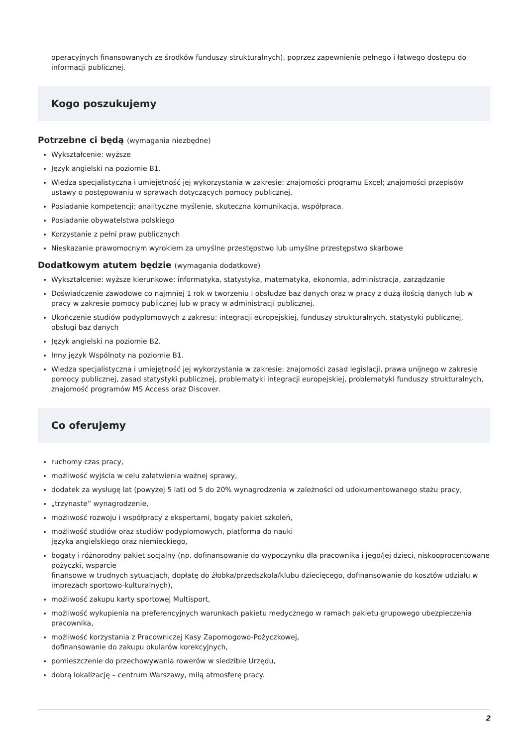operacyjnych finansowanych ze środków funduszy strukturalnych), poprzez zapewnienie pełnego i łatwego dostępu do informacji publicznej.
Kogo poszukujemy
Potrzebne ci będą (wymagania niezbędne)
Wykształcenie: wyższe
Język angielski na poziomie B1.
Wiedza specjalistyczna i umiejętność jej wykorzystania w zakresie: znajomości programu Excel; znajomości przepisów ustawy o postępowaniu w sprawach dotyczących pomocy publicznej.
Posiadanie kompetencji: analityczne myślenie, skuteczna komunikacja, współpraca.
Posiadanie obywatelstwa polskiego
Korzystanie z pełni praw publicznych
Nieskazanie prawomocnym wyrokiem za umyślne przestępstwo lub umyślne przestępstwo skarbowe
Dodatkowym atutem będzie (wymagania dodatkowe)
Wykształcenie: wyższe kierunkowe: informatyka, statystyka, matematyka, ekonomia, administracja, zarządzanie
Doświadczenie zawodowe co najmniej 1 rok w tworzeniu i obsłudze baz danych oraz w pracy z dużą ilością danych lub w pracy w zakresie pomocy publicznej lub w pracy w administracji publicznej.
Ukończenie studiów podyplomowych z zakresu: integracji europejskiej, funduszy strukturalnych, statystyki publicznej, obsługi baz danych
Język angielski na poziomie B2.
Inny język Wspólnoty na poziomie B1.
Wiedza specjalistyczna i umiejętność jej wykorzystania w zakresie: znajomości zasad legislacji, prawa unijnego w zakresie pomocy publicznej, zasad statystyki publicznej, problematyki integracji europejskiej, problematyki funduszy strukturalnych, znajomość programów MS Access oraz Discover.
Co oferujemy
ruchomy czas pracy,
możliwość wyjścia w celu załatwienia ważnej sprawy,
dodatek za wysługę lat (powyżej 5 lat) od 5 do 20% wynagrodzenia w zależności od udokumentowanego stażu pracy,
„trzynaste” wynagrodzenie,
możliwość rozwoju i współpracy z ekspertami, bogaty pakiet szkoleń,
możliwość studiów oraz studiów podyplomowych, platforma do nauki
języka angielskiego oraz niemieckiego,
bogaty i różnorodny pakiet socjalny (np. dofinansowanie do wypoczynku dla pracownika i jego/jej dzieci, niskooprocentowane pożyczki, wsparcie
finansowe w trudnych sytuacjach, dopłatę do żłobka/przedszkola/klubu dziecięcego, dofinansowanie do kosztów udziału w imprezach sportowo-kulturalnych),
możliwość zakupu karty sportowej Multisport,
możliwość wykupienia na preferencyjnych warunkach pakietu medycznego w ramach pakietu grupowego ubezpieczenia pracownika,
możliwość korzystania z Pracowniczej Kasy Zapomogowo-Pożyczkowej,
dofinansowanie do zakupu okularów korekcyjnych,
pomieszczenie do przechowywania rowerów w siedzibie Urzędu,
dobrą lokalizację – centrum Warszawy, miłą atmosferę pracy.
2